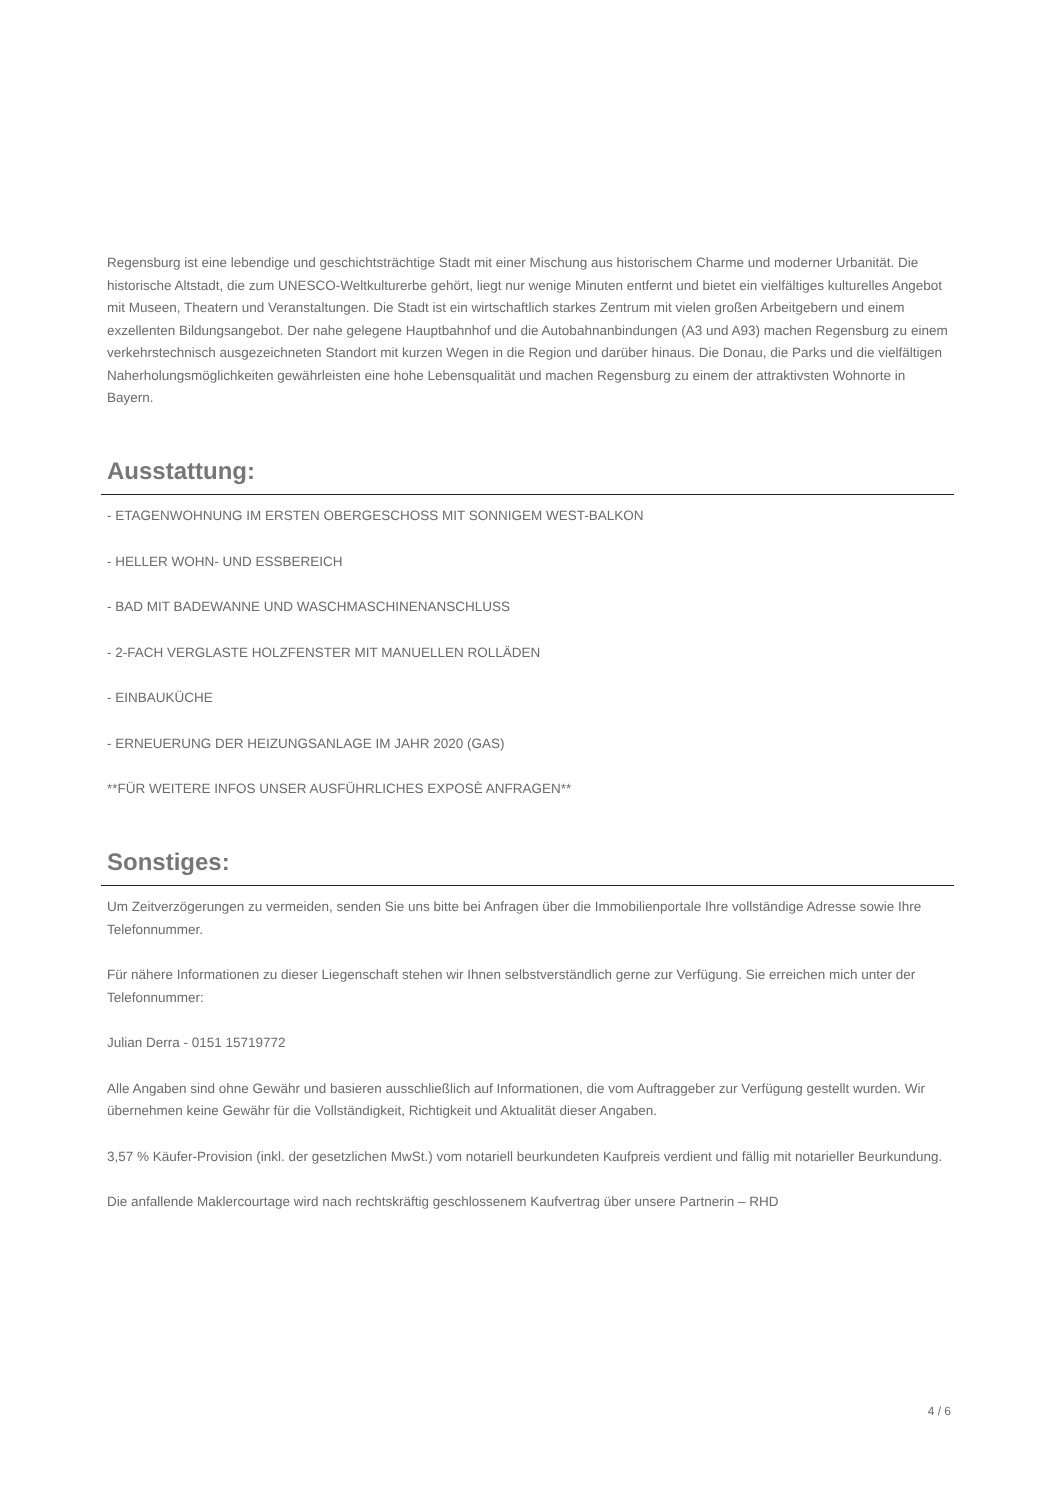Regensburg ist eine lebendige und geschichtsträchtige Stadt mit einer Mischung aus historischem Charme und moderner Urbanität. Die historische Altstadt, die zum UNESCO-Weltkulturerbe gehört, liegt nur wenige Minuten entfernt und bietet ein vielfältiges kulturelles Angebot mit Museen, Theatern und Veranstaltungen. Die Stadt ist ein wirtschaftlich starkes Zentrum mit vielen großen Arbeitgebern und einem exzellenten Bildungsangebot. Der nahe gelegene Hauptbahnhof und die Autobahnanbindungen (A3 und A93) machen Regensburg zu einem verkehrstechnisch ausgezeichneten Standort mit kurzen Wegen in die Region und darüber hinaus. Die Donau, die Parks und die vielfältigen Naherholungsmöglichkeiten gewährleisten eine hohe Lebensqualität und machen Regensburg zu einem der attraktivsten Wohnorte in Bayern.
Ausstattung:
- ETAGENWOHNUNG IM ERSTEN OBERGESCHOSS MIT SONNIGEM WEST-BALKON
- HELLER WOHN- UND ESSBEREICH
- BAD MIT BADEWANNE UND WASCHMASCHINENANSCHLUSS
- 2-FACH VERGLASTE HOLZFENSTER MIT MANUELLEN ROLLÄDEN
- EINBAUKÜCHE
- ERNEUERUNG DER HEIZUNGSANLAGE IM JAHR 2020 (GAS)
**FÜR WEITERE INFOS UNSER AUSFÜHRLICHES EXPOSÈ ANFRAGEN**
Sonstiges:
Um Zeitverzögerungen zu vermeiden, senden Sie uns bitte bei Anfragen über die Immobilienportale Ihre vollständige Adresse sowie Ihre Telefonnummer.
Für nähere Informationen zu dieser Liegenschaft stehen wir Ihnen selbstverständlich gerne zur Verfügung. Sie erreichen mich unter der Telefonnummer:
Julian Derra - 0151 15719772
Alle Angaben sind ohne Gewähr und basieren ausschließlich auf Informationen, die vom Auftraggeber zur Verfügung gestellt wurden. Wir übernehmen keine Gewähr für die Vollständigkeit, Richtigkeit und Aktualität dieser Angaben.
3,57 % Käufer-Provision (inkl. der gesetzlichen MwSt.) vom notariell beurkundeten Kaufpreis verdient und fällig mit notarieller Beurkundung.
Die anfallende Maklercourtage wird nach rechtskräftig geschlossenem Kaufvertrag über unsere Partnerin – RHD
4 / 6